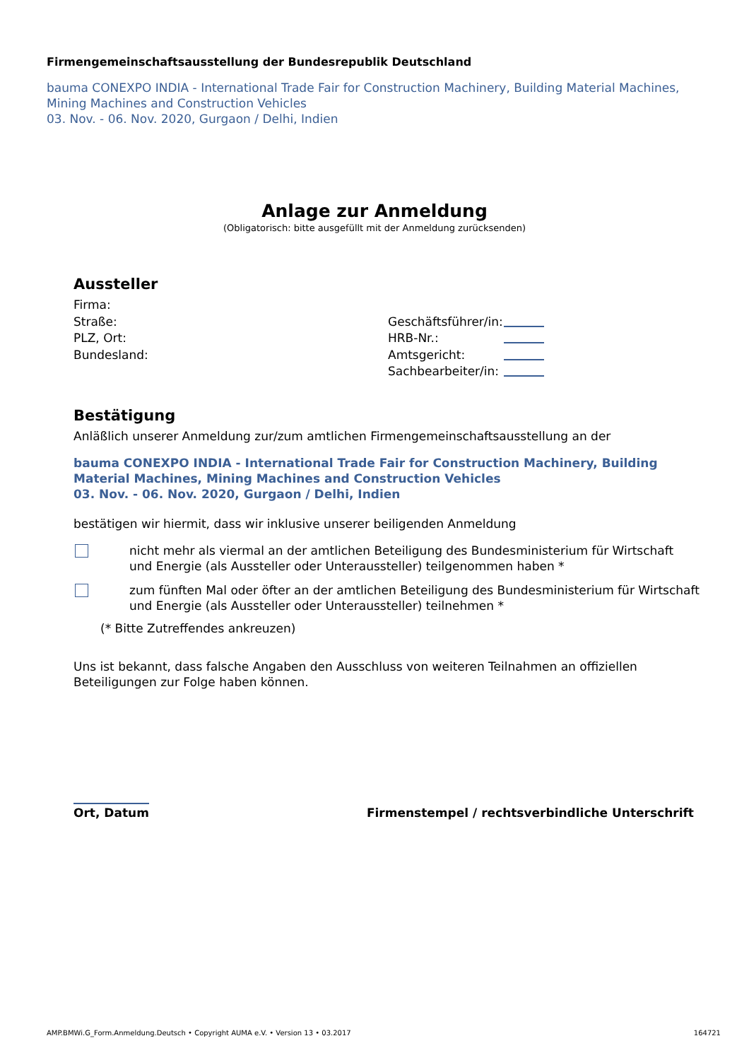Firmengemeinschaftsausstellung der Bundesrepublik Deutschland
bauma CONEXPO INDIA - International Trade Fair for Construction Machinery, Building Material Machines, Mining Machines and Construction Vehicles
03. Nov. - 06. Nov. 2020, Gurgaon / Delhi, Indien
Anlage zur Anmeldung
(Obligatorisch: bitte ausgefüllt mit der Anmeldung zurücksenden)
Aussteller
Firma:
Straße:
PLZ, Ort:
Bundesland:
Geschäftsführer/in:
HRB-Nr.:
Amtsgericht:
Sachbearbeiter/in:
Bestätigung
Anläßlich unserer Anmeldung zur/zum amtlichen Firmengemeinschaftsausstellung an der
bauma CONEXPO INDIA - International Trade Fair for Construction Machinery, Building Material Machines, Mining Machines and Construction Vehicles
03. Nov. - 06. Nov. 2020, Gurgaon / Delhi, Indien
bestätigen wir hiermit, dass wir inklusive unserer beiligenden Anmeldung
nicht mehr als viermal an der amtlichen Beteiligung des Bundesministerium für Wirtschaft und Energie (als Aussteller oder Unteraussteller) teilgenommen haben *
zum fünften Mal oder öfter an der amtlichen Beteiligung des Bundesministerium für Wirtschaft und Energie (als Aussteller oder Unteraussteller) teilnehmen *
(* Bitte Zutreffendes ankreuzen)
Uns ist bekannt, dass falsche Angaben den Ausschluss von weiteren Teilnahmen an offiziellen Beteiligungen zur Folge haben können.
Ort, Datum Firmenstempel / rechtsverbindliche Unterschrift
AMP.BMWi.G_Form.Anmeldung.Deutsch • Copyright AUMA e.V. • Version 13 • 03.2017 164721